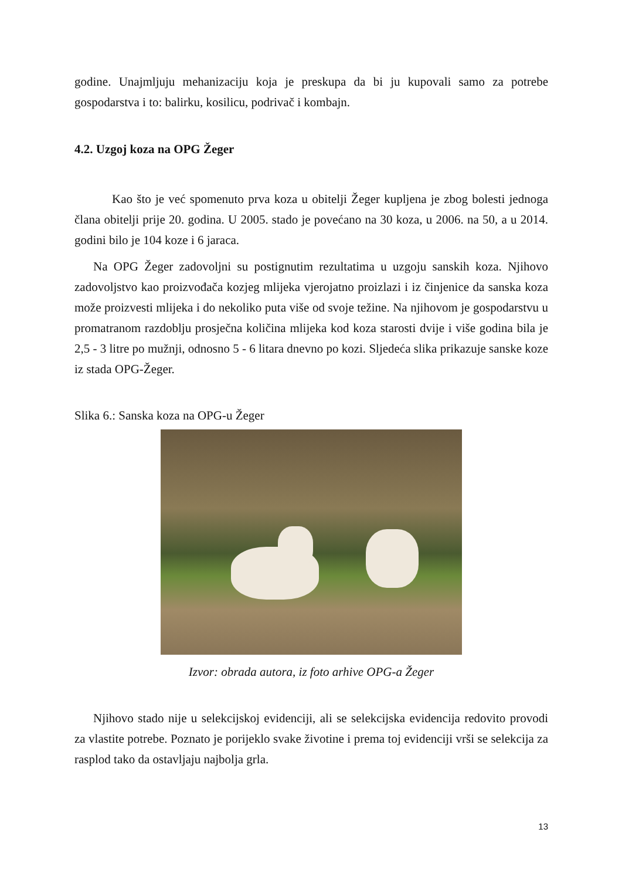godine. Unajmljuju mehanizaciju koja je preskupa da bi ju kupovali samo za potrebe gospodarstva i to: balirku, kosilicu, podrivač i kombajn.
4.2. Uzgoj koza na OPG Žeger
Kao što je već spomenuto prva koza u obitelji Žeger kupljena je zbog bolesti jednoga člana obitelji prije 20. godina. U 2005. stado je povećano na 30 koza, u 2006. na 50, a u 2014. godini bilo je 104 koze i 6 jaraca.
Na OPG Žeger zadovoljni su postignutim rezultatima u uzgoju sanskih koza. Njihovo zadovoljstvo kao proizvođača kozjeg mlijeka vjerojatno proizlazi i iz činjenice da sanska koza može proizvesti mlijeka i do nekoliko puta više od svoje težine. Na njihovom je gospodarstvu u promatranom razdoblju prosječna količina mlijeka kod koza starosti dvije i više godina bila je 2,5 - 3 litre po mužnji, odnosno 5 - 6 litara dnevno po kozi. Sljedeća slika prikazuje sanske koze iz stada OPG-Žeger.
Slika 6.: Sanska koza na OPG-u Žeger
Izvor: obrada autora, iz foto arhive OPG-a Žeger
Njihovo stado nije u selekcijskoj evidenciji, ali se selekcijska evidencija redovito provodi za vlastite potrebe. Poznato je porijeklo svake životine i prema toj evidenciji vrši se selekcija za rasplod tako da ostavljaju najbolja grla.
13